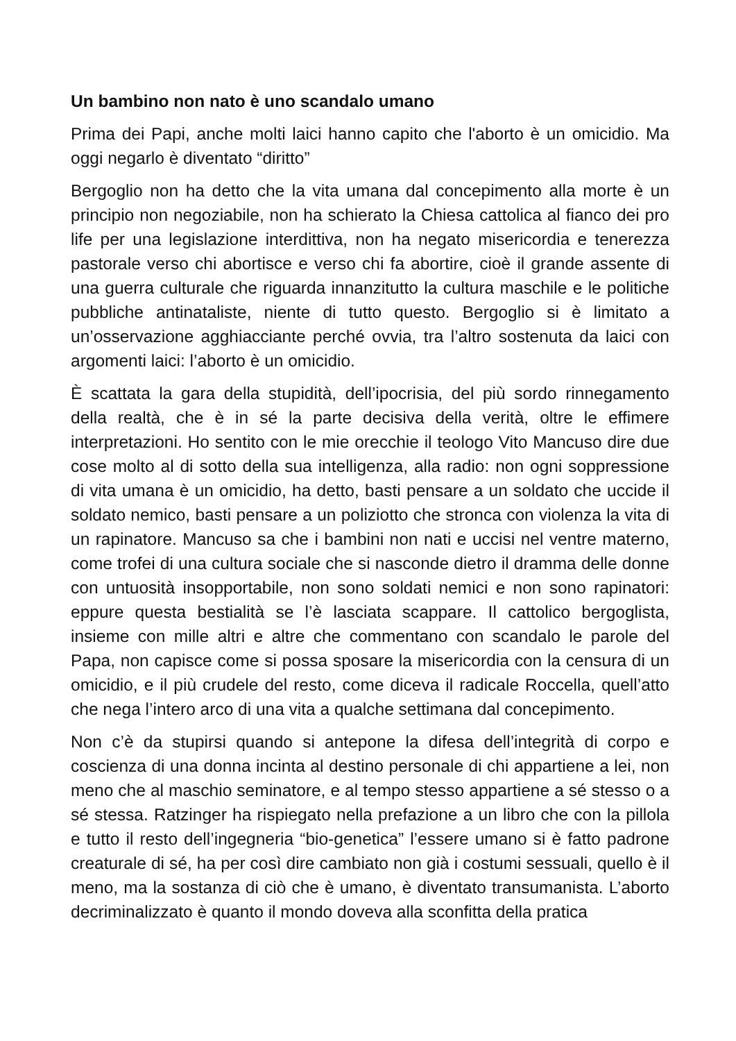Un bambino non nato è uno scandalo umano
Prima dei Papi, anche molti laici hanno capito che l'aborto è un omicidio. Ma oggi negarlo è diventato “diritto”
Bergoglio non ha detto che la vita umana dal concepimento alla morte è un principio non negoziabile, non ha schierato la Chiesa cattolica al fianco dei pro life per una legislazione interdittiva, non ha negato misericordia e tenerezza pastorale verso chi abortisce e verso chi fa abortire, cioè il grande assente di una guerra culturale che riguarda innanzitutto la cultura maschile e le politiche pubbliche antinataliste, niente di tutto questo. Bergoglio si è limitato a un’osservazione agghiacciante perché ovvia, tra l’altro sostenuta da laici con argomenti laici: l’aborto è un omicidio.
È scattata la gara della stupidità, dell’ipocrisia, del più sordo rinnegamento della realtà, che è in sé la parte decisiva della verità, oltre le effimere interpretazioni. Ho sentito con le mie orecchie il teologo Vito Mancuso dire due cose molto al di sotto della sua intelligenza, alla radio: non ogni soppressione di vita umana è un omicidio, ha detto, basti pensare a un soldato che uccide il soldato nemico, basti pensare a un poliziotto che stronca con violenza la vita di un rapinatore. Mancuso sa che i bambini non nati e uccisi nel ventre materno, come trofei di una cultura sociale che si nasconde dietro il dramma delle donne con untuosità insopportabile, non sono soldati nemici e non sono rapinatori: eppure questa bestialità se l’è lasciata scappare. Il cattolico bergoglista, insieme con mille altri e altre che commentano con scandalo le parole del Papa, non capisce come si possa sposare la misericordia con la censura di un omicidio, e il più crudele del resto, come diceva il radicale Roccella, quell’atto che nega l’intero arco di una vita a qualche settimana dal concepimento.
Non c’è da stupirsi quando si antepone la difesa dell’integrità di corpo e coscienza di una donna incinta al destino personale di chi appartiene a lei, non meno che al maschio seminatore, e al tempo stesso appartiene a sé stesso o a sé stessa. Ratzinger ha rispiegato nella prefazione a un libro che con la pillola e tutto il resto dell’ingegneria “bio-genetica” l’essere umano si è fatto padrone creaturale di sé, ha per così dire cambiato non già i costumi sessuali, quello è il meno, ma la sostanza di ciò che è umano, è diventato transumanista. L’aborto decriminalizzato è quanto il mondo doveva alla sconfitta della pratica